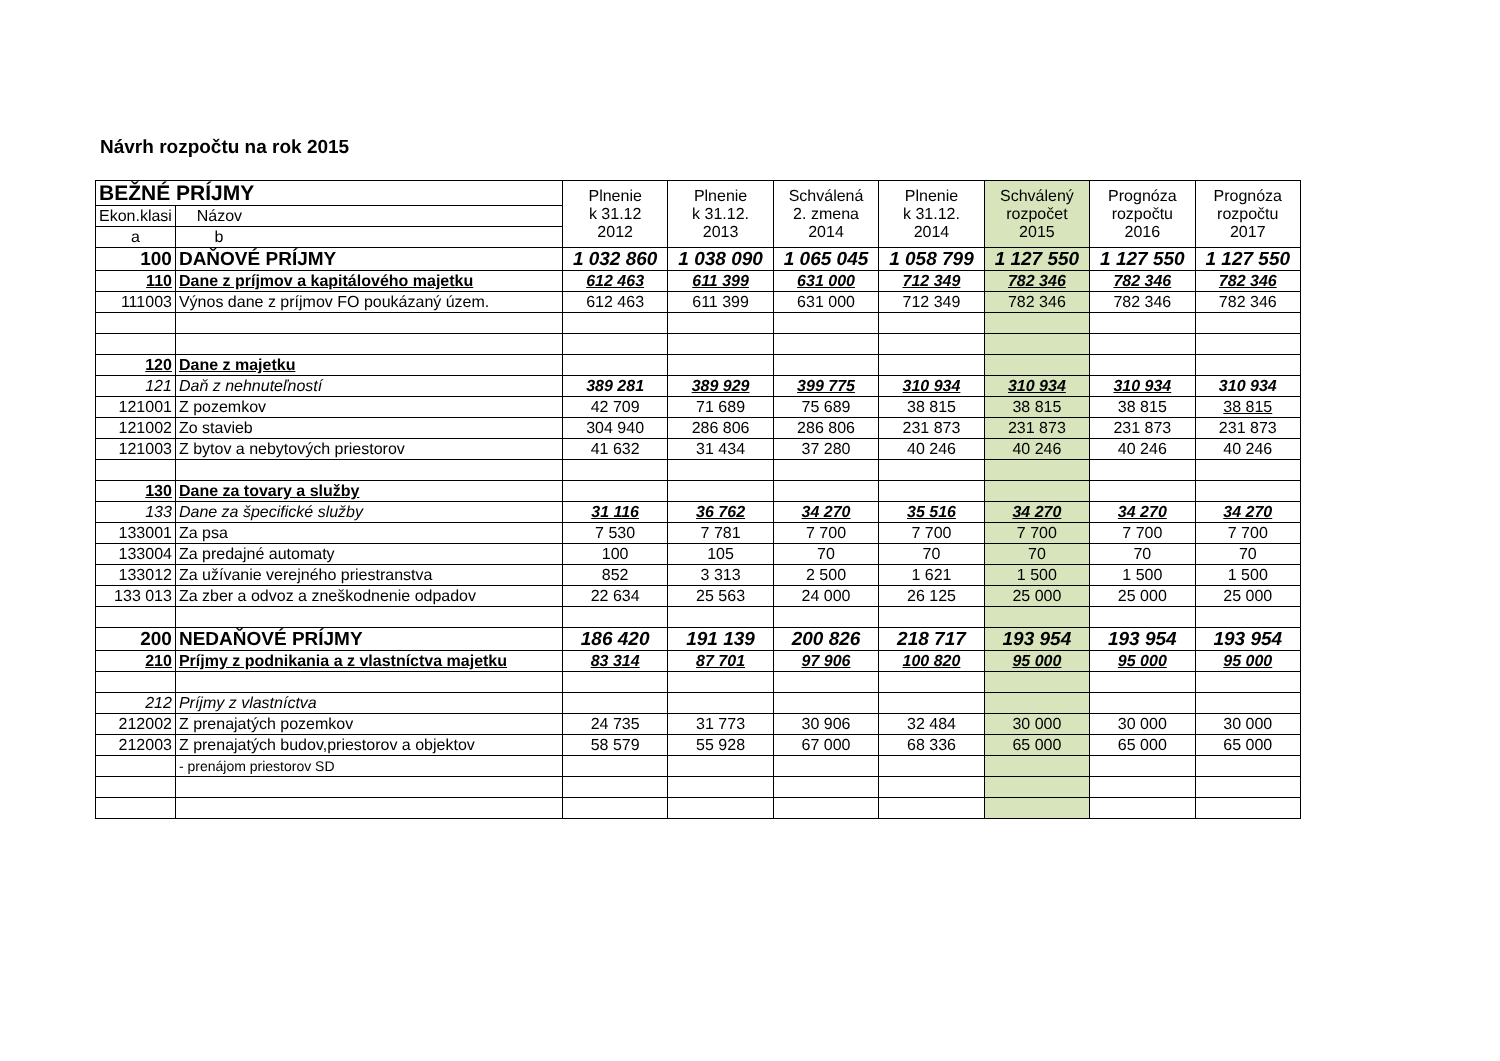Návrh rozpočtu na rok 2015
| BEŽNÉ PRÍJMY | | Plnenie k 31.12 2012 | Plnenie k 31.12. 2013 | Schválená 2. zmena 2014 | Plnenie k 31.12. 2014 | Schválený rozpočet 2015 | Prognóza rozpočtu 2016 | Prognóza rozpočtu 2017 |
| --- | --- | --- | --- | --- | --- | --- | --- | --- |
| Ekon.klasi | Názov | | | | | | | |
| a | b | | | | | | | |
| 100 | DAŇOVÉ PRÍJMY | 1 032 860 | 1 038 090 | 1 065 045 | 1 058 799 | 1 127 550 | 1 127 550 | 1 127 550 |
| 110 | Dane z príjmov a kapitálového majetku | 612 463 | 611 399 | 631 000 | 712 349 | 782 346 | 782 346 | 782 346 |
| 111003 | Výnos dane z príjmov FO poukázaný územ. | 612 463 | 611 399 | 631 000 | 712 349 | 782 346 | 782 346 | 782 346 |
| 120 | Dane z majetku | | | | | | | |
| 121 | Daň z nehnuteľností | 389 281 | 389 929 | 399 775 | 310 934 | 310 934 | 310 934 | 310 934 |
| 121001 | Z pozemkov | 42 709 | 71 689 | 75 689 | 38 815 | 38 815 | 38 815 | 38 815 |
| 121002 | Zo stavieb | 304 940 | 286 806 | 286 806 | 231 873 | 231 873 | 231 873 | 231 873 |
| 121003 | Z bytov a nebytových priestorov | 41 632 | 31 434 | 37 280 | 40 246 | 40 246 | 40 246 | 40 246 |
| 130 | Dane za tovary a služby | | | | | | | |
| 133 | Dane za špecifické služby | 31 116 | 36 762 | 34 270 | 35 516 | 34 270 | 34 270 | 34 270 |
| 133001 | Za psa | 7 530 | 7 781 | 7 700 | 7 700 | 7 700 | 7 700 | 7 700 |
| 133004 | Za predajné automaty | 100 | 105 | 70 | 70 | 70 | 70 | 70 |
| 133012 | Za užívanie verejného priestranstva | 852 | 3 313 | 2 500 | 1 621 | 1 500 | 1 500 | 1 500 |
| 133 013 | Za zber a odvoz a zneškodnenie odpadov | 22 634 | 25 563 | 24 000 | 26 125 | 25 000 | 25 000 | 25 000 |
| 200 | NEDAŇOVÉ PRÍJMY | 186 420 | 191 139 | 200 826 | 218 717 | 193 954 | 193 954 | 193 954 |
| 210 | Príjmy z podnikania a z vlastníctva majetku | 83 314 | 87 701 | 97 906 | 100 820 | 95 000 | 95 000 | 95 000 |
| 212 | Príjmy z vlastníctva | | | | | | | |
| 212002 | Z prenajatých pozemkov | 24 735 | 31 773 | 30 906 | 32 484 | 30 000 | 30 000 | 30 000 |
| 212003 | Z prenajatých budov,priestorov a objektov | 58 579 | 55 928 | 67 000 | 68 336 | 65 000 | 65 000 | 65 000 |
| | - prenájom priestorov SD | | | | | | | |